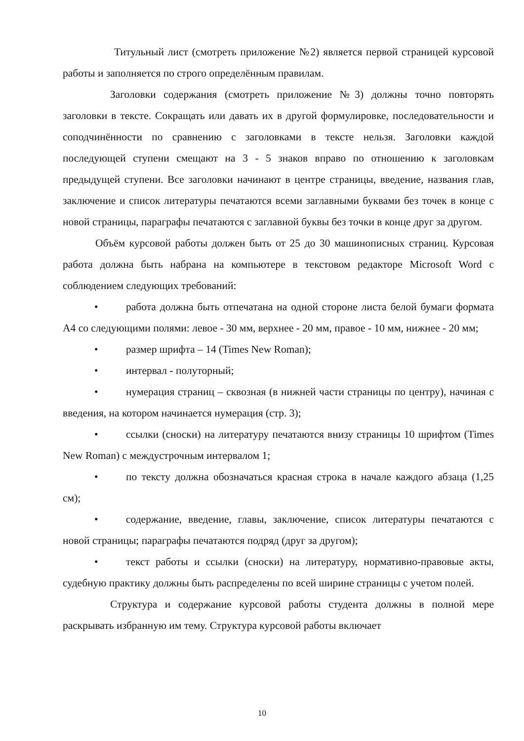Титульный лист (смотреть приложение №2) является первой страницей курсовой работы и заполняется по строго определённым правилам.
Заголовки содержания (смотреть приложение №3) должны точно повторять заголовки в тексте. Сокращать или давать их в другой формулировке, последовательности и соподчинённости по сравнению с заголовками в тексте нельзя. Заголовки каждой последующей ступени смещают на 3 - 5 знаков вправо по отношению к заголовкам предыдущей ступени. Все заголовки начинают в центре страницы, введение, названия глав, заключение и список литературы печатаются всеми заглавными буквами без точек в конце с новой страницы, параграфы печатаются с заглавной буквы без точки в конце друг за другом.
Объём курсовой работы должен быть от 25 до 30 машинописных страниц. Курсовая работа должна быть набрана на компьютере в текстовом редакторе Microsoft Word с соблюдением следующих требований:
• работа должна быть отпечатана на одной стороне листа белой бумаги формата А4 со следующими полями: левое - 30 мм, верхнее - 20 мм, правое - 10 мм, нижнее - 20 мм;
• размер шрифта – 14 (Times New Roman);
• интервал - полуторный;
• нумерация страниц – сквозная (в нижней части страницы по центру), начиная с введения, на котором начинается нумерация (стр. 3);
• ссылки (сноски) на литературу печатаются внизу страницы 10 шрифтом (Times New Roman) с междустрочным интервалом 1;
• по тексту должна обозначаться красная строка в начале каждого абзаца (1,25 см);
• содержание, введение, главы, заключение, список литературы печатаются с новой страницы; параграфы печатаются подряд (друг за другом);
• текст работы и ссылки (сноски) на литературу, нормативно-правовые акты, судебную практику должны быть распределены по всей ширине страницы с учетом полей.
Структура и содержание курсовой работы студента должны в полной мере раскрывать избранную им тему. Структура курсовой работы включает
10